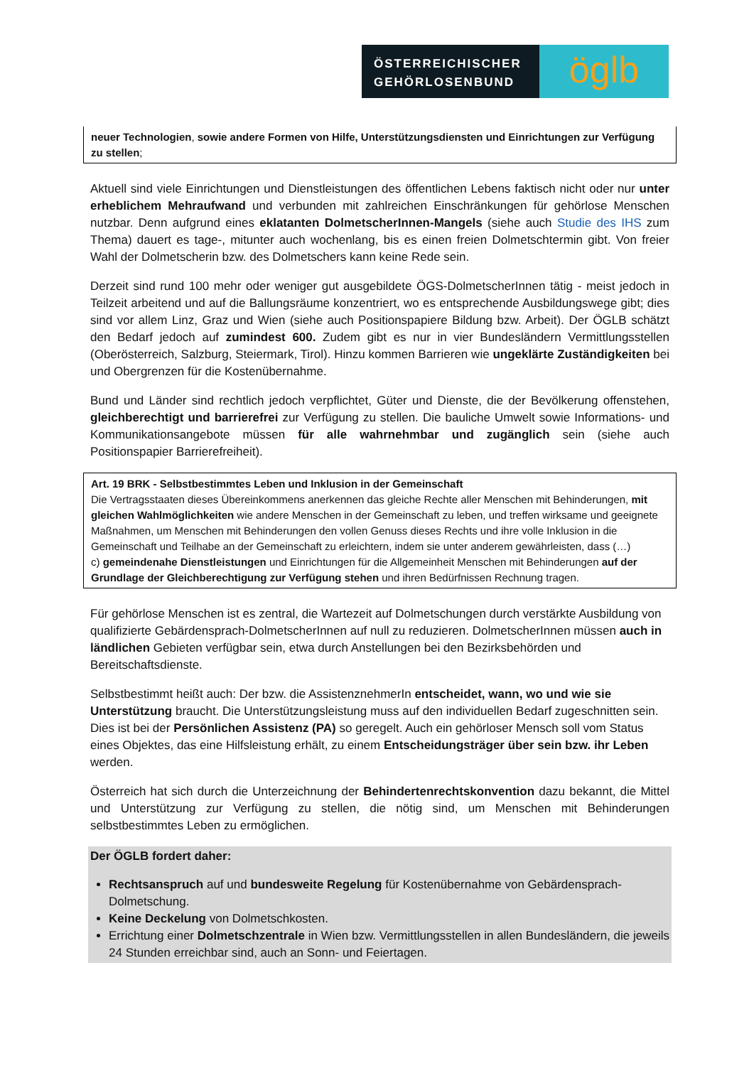ÖSTERREICHISCHER
GEHÖRLOSENBUND
öglb
neuer Technologien, sowie andere Formen von Hilfe, Unterstützungsdiensten und Einrichtungen zur Verfügung zu stellen;
Aktuell sind viele Einrichtungen und Dienstleistungen des öffentlichen Lebens faktisch nicht oder nur unter erheblichem Mehraufwand und verbunden mit zahlreichen Einschränkungen für gehörlose Menschen nutzbar. Denn aufgrund eines eklatanten DolmetscherInnen-Mangels (siehe auch Studie des IHS zum Thema) dauert es tage-, mitunter auch wochenlang, bis es einen freien Dolmetschtermin gibt. Von freier Wahl der Dolmetscherin bzw. des Dolmetschers kann keine Rede sein.
Derzeit sind rund 100 mehr oder weniger gut ausgebildete ÖGS-DolmetscherInnen tätig - meist jedoch in Teilzeit arbeitend und auf die Ballungsräume konzentriert, wo es entsprechende Ausbildungswege gibt; dies sind vor allem Linz, Graz und Wien (siehe auch Positionspapiere Bildung bzw. Arbeit). Der ÖGLB schätzt den Bedarf jedoch auf zumindest 600. Zudem gibt es nur in vier Bundesländern Vermittlungsstellen (Oberösterreich, Salzburg, Steiermark, Tirol). Hinzu kommen Barrieren wie ungeklärte Zuständigkeiten bei und Obergrenzen für die Kostenübernahme.
Bund und Länder sind rechtlich jedoch verpflichtet, Güter und Dienste, die der Bevölkerung offenstehen, gleichberechtigt und barrierefrei zur Verfügung zu stellen. Die bauliche Umwelt sowie Informations- und Kommunikationsangebote müssen für alle wahrnehmbar und zugänglich sein (siehe auch Positionspapier Barrierefreiheit).
Art. 19 BRK - Selbstbestimmtes Leben und Inklusion in der Gemeinschaft
Die Vertragsstaaten dieses Übereinkommens anerkennen das gleiche Rechte aller Menschen mit Behinderungen, mit gleichen Wahlmöglichkeiten wie andere Menschen in der Gemeinschaft zu leben, und treffen wirksame und geeignete Maßnahmen, um Menschen mit Behinderungen den vollen Genuss dieses Rechts und ihre volle Inklusion in die Gemeinschaft und Teilhabe an der Gemeinschaft zu erleichtern, indem sie unter anderem gewährleisten, dass (…)
c) gemeindenahe Dienstleistungen und Einrichtungen für die Allgemeinheit Menschen mit Behinderungen auf der Grundlage der Gleichberechtigung zur Verfügung stehen und ihren Bedürfnissen Rechnung tragen.
Für gehörlose Menschen ist es zentral, die Wartezeit auf Dolmetschungen durch verstärkte Ausbildung von qualifizierte Gebärdensprach-DolmetscherInnen auf null zu reduzieren. DolmetscherInnen müssen auch in ländlichen Gebieten verfügbar sein, etwa durch Anstellungen bei den Bezirksbehörden und Bereitschaftsdienste.
Selbstbestimmt heißt auch: Der bzw. die AssistenznehmerIn entscheidet, wann, wo und wie sie Unterstützung braucht. Die Unterstützungsleistung muss auf den individuellen Bedarf zugeschnitten sein. Dies ist bei der Persönlichen Assistenz (PA) so geregelt. Auch ein gehörloser Mensch soll vom Status eines Objektes, das eine Hilfsleistung erhält, zu einem Entscheidungsträger über sein bzw. ihr Leben werden.
Österreich hat sich durch die Unterzeichnung der Behindertenrechtskonvention dazu bekannt, die Mittel und Unterstützung zur Verfügung zu stellen, die nötig sind, um Menschen mit Behinderungen selbstbestimmtes Leben zu ermöglichen.
Der ÖGLB fordert daher:
Rechtsanspruch auf und bundesweite Regelung für Kostenübernahme von Gebärdensprach-Dolmetschung.
Keine Deckelung von Dolmetschkosten.
Errichtung einer Dolmetschzentrale in Wien bzw. Vermittlungsstellen in allen Bundesländern, die jeweils 24 Stunden erreichbar sind, auch an Sonn- und Feiertagen.